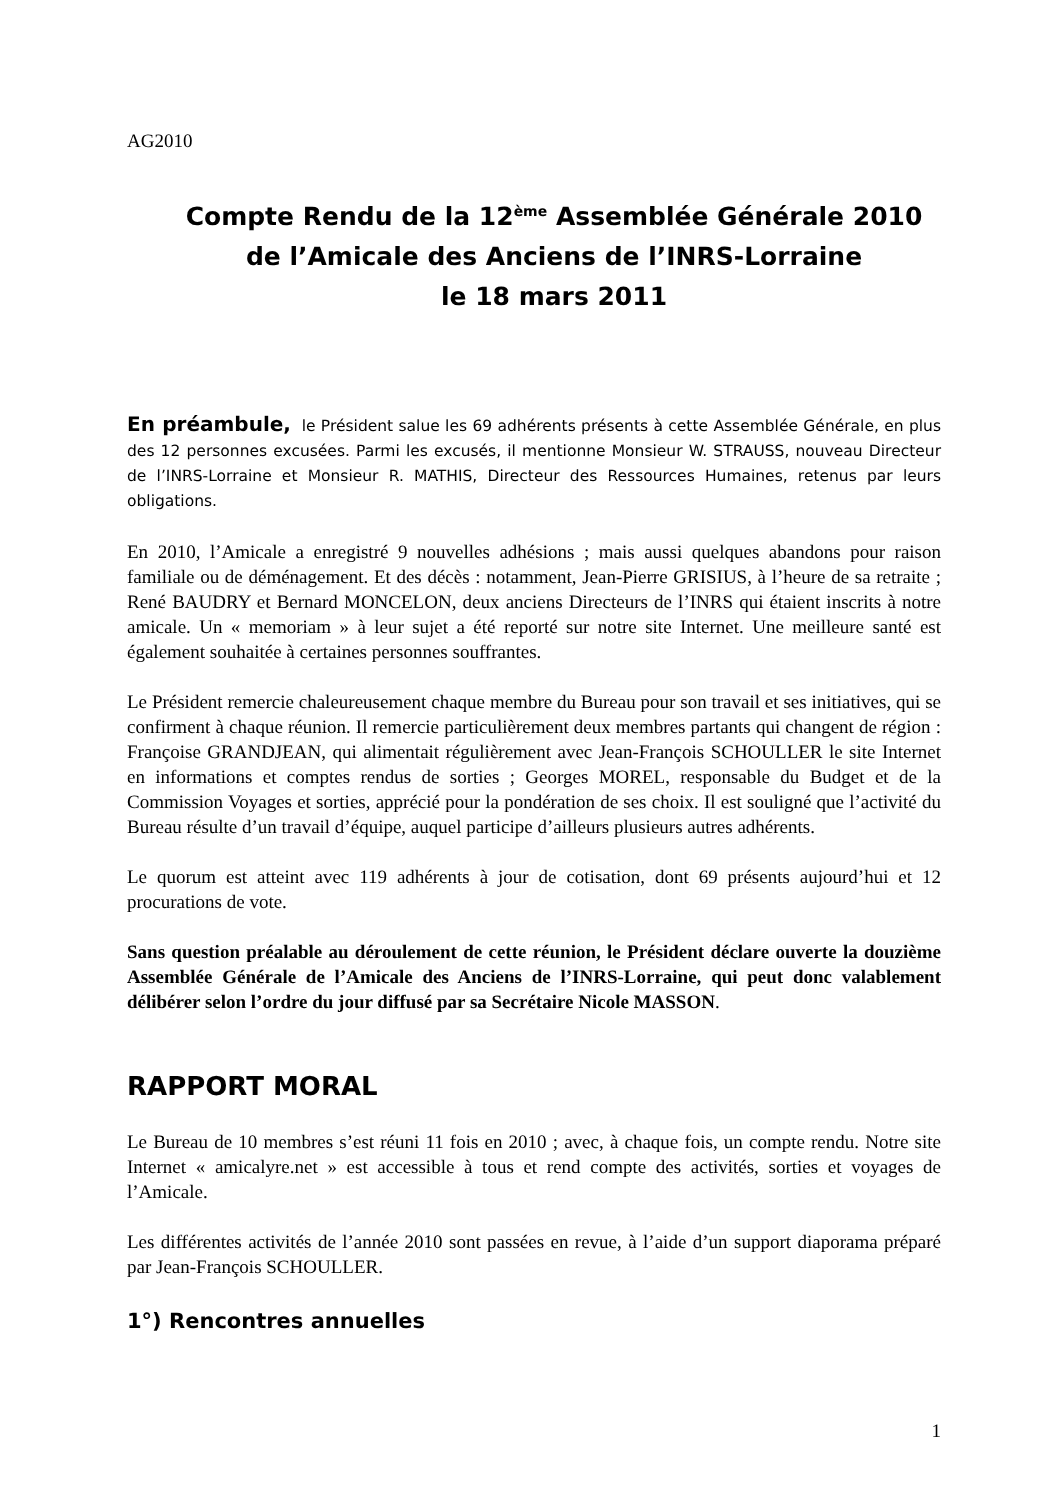AG2010
Compte Rendu de la 12<sup>ème</sup> Assemblée Générale 2010
de l’Amicale des Anciens de l’INRS-Lorraine
le 18 mars 2011
En préambule, le Président salue les 69 adhérents présents à cette Assemblée Générale, en plus des 12 personnes excusées. Parmi les excusés, il mentionne Monsieur W. STRAUSS, nouveau Directeur de l’INRS-Lorraine et Monsieur R. MATHIS, Directeur des Ressources Humaines, retenus par leurs obligations.
En 2010, l’Amicale a enregistré 9 nouvelles adhésions ; mais aussi quelques abandons pour raison familiale ou de déménagement. Et des décès : notamment, Jean-Pierre GRISIUS, à l’heure de sa retraite ; René BAUDRY et Bernard MONCELON, deux anciens Directeurs de l’INRS qui étaient inscrits à notre amicale. Un « memoriam » à leur sujet a été reporté sur notre site Internet. Une meilleure santé est également souhaitée à certaines personnes souffrantes.
Le Président remercie chaleureusement chaque membre du Bureau pour son travail et ses initiatives, qui se confirment à chaque réunion. Il remercie particulièrement deux membres partants qui changent de région : Françoise GRANDJEAN, qui alimentait régulièrement avec Jean-François SCHOULLER le site Internet en informations et comptes rendus de sorties ; Georges MOREL, responsable du Budget et de la Commission Voyages et sorties, apprécié pour la pondération de ses choix. Il est souligné que l’activité du Bureau résulte d’un travail d’équipe, auquel participe d’ailleurs plusieurs autres adhérents.
Le quorum est atteint avec 119 adhérents à jour de cotisation, dont 69 présents aujourd’hui et 12 procurations de vote.
Sans question préalable au déroulement de cette réunion, le Président déclare ouverte la douzième Assemblée Générale de l’Amicale des Anciens de l’INRS-Lorraine, qui peut donc valablement délibérer selon l’ordre du jour diffusé par sa Secrétaire Nicole MASSON.
RAPPORT MORAL
Le Bureau de 10 membres s’est réuni 11 fois en 2010 ; avec, à chaque fois, un compte rendu. Notre site Internet « amicalyre.net » est accessible à tous et rend compte des activités, sorties et voyages de l’Amicale.
Les différentes activités de l’année 2010 sont passées en revue, à l’aide d’un support diaporama préparé par Jean-François SCHOULLER.
1°) Rencontres annuelles
1